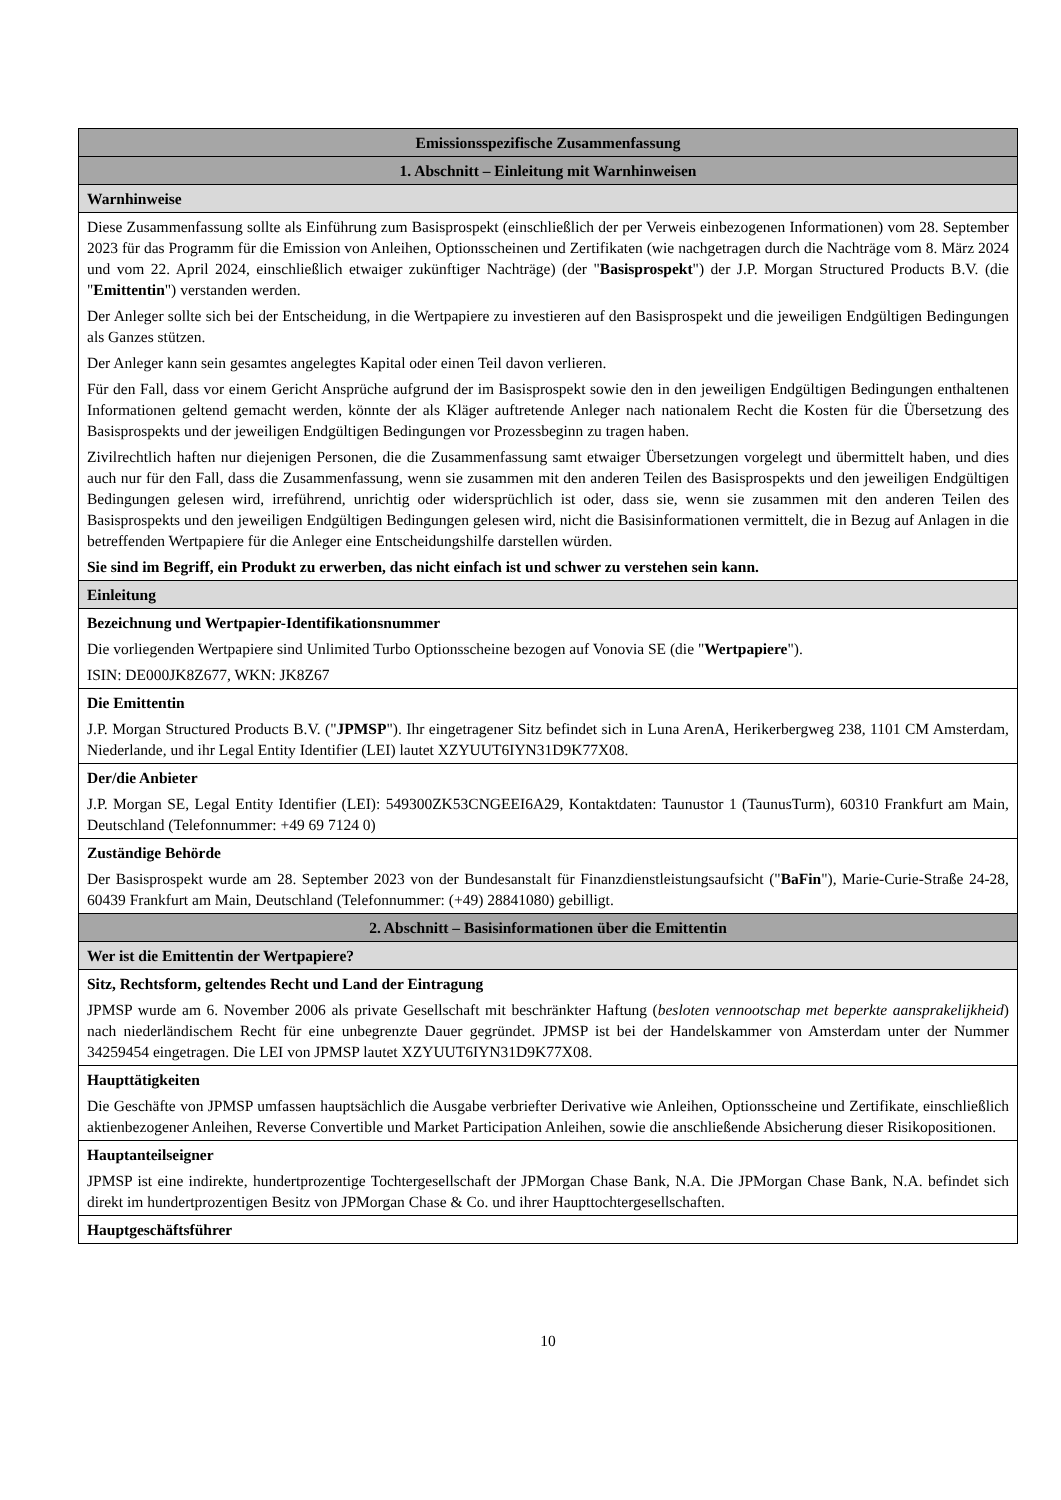| Emissionsspezifische Zusammenfassung |
| --- |
| 1. Abschnitt – Einleitung mit Warnhinweisen |
| Warnhinweise |
| Diese Zusammenfassung sollte als Einführung zum Basisprospekt (einschließlich der per Verweis einbezogenen Informationen) vom 28. September 2023 für das Programm für die Emission von Anleihen, Optionsscheinen und Zertifikaten (wie nachgetragen durch die Nachträge vom 8. März 2024 und vom 22. April 2024, einschließlich etwaiger zukünftiger Nachträge) (der " Basisprospekt ") der J.P. Morgan Structured Products B.V. (die " Emittentin ") verstanden werden. Der Anleger sollte sich bei der Entscheidung, in die Wertpapiere zu investieren auf den Basisprospekt und die jeweiligen Endgültigen Bedingungen als Ganzes stützen. Der Anleger kann sein gesamtes angelegtes Kapital oder einen Teil davon verlieren. Für den Fall, dass vor einem Gericht Ansprüche aufgrund der im Basisprospekt sowie den in den jeweiligen Endgültigen Bedingungen enthaltenen Informationen geltend gemacht werden, könnte der als Kläger auftretende Anleger nach nationalem Recht die Kosten für die Übersetzung des Basisprospekts und der jeweiligen Endgültigen Bedingungen vor Prozessbeginn zu tragen haben. Zivilrechtlich haften nur diejenigen Personen, die die Zusammenfassung samt etwaiger Übersetzungen vorgelegt und übermittelt haben, und dies auch nur für den Fall, dass die Zusammenfassung, wenn sie zusammen mit den anderen Teilen des Basisprospekts und den jeweiligen Endgültigen Bedingungen gelesen wird, irreführend, unrichtig oder widersprüchlich ist oder, dass sie, wenn sie zusammen mit den anderen Teilen des Basisprospekts und den jeweiligen Endgültigen Bedingungen gelesen wird, nicht die Basisinformationen vermittelt, die in Bezug auf Anlagen in die betreffenden Wertpapiere für die Anleger eine Entscheidungshilfe darstellen würden. Sie sind im Begriff, ein Produkt zu erwerben, das nicht einfach ist und schwer zu verstehen sein kann. |
| Einleitung |
| Bezeichnung und Wertpapier-Identifikationsnummer Die vorliegenden Wertpapiere sind Unlimited Turbo Optionsscheine bezogen auf Vonovia SE (die " Wertpapiere "). ISIN: DE000JK8Z677, WKN: JK8Z67 |
| Die Emittentin J.P. Morgan Structured Products B.V. (" JPMSP "). Ihr eingetragener Sitz befindet sich in Luna ArenA, Herikerbergweg 238, 1101 CM Amsterdam, Niederlande, und ihr Legal Entity Identifier (LEI) lautet XZYUUT6IYN31D9K77X08. |
| Der/die Anbieter J.P. Morgan SE, Legal Entity Identifier (LEI): 549300ZK53CNGEEI6A29, Kontaktdaten: Taunustor 1 (TaunusTurm), 60310 Frankfurt am Main, Deutschland (Telefonnummer: +49 69 7124 0) |
| Zuständige Behörde Der Basisprospekt wurde am 28. September 2023 von der Bundesanstalt für Finanzdienstleistungsaufsicht (" BaFin "), Marie-Curie-Straße 24-28, 60439 Frankfurt am Main, Deutschland (Telefonnummer: (+49) 28841080) gebilligt. |
| 2. Abschnitt – Basisinformationen über die Emittentin |
| Wer ist die Emittentin der Wertpapiere? |
| Sitz, Rechtsform, geltendes Recht und Land der Eintragung JPMSP wurde am 6. November 2006 als private Gesellschaft mit beschränkter Haftung ( besloten vennootschap met beperkte aansprakelijkheid ) nach niederländischem Recht für eine unbegrenzte Dauer gegründet. JPMSP ist bei der Handelskammer von Amsterdam unter der Nummer 34259454 eingetragen. Die LEI von JPMSP lautet XZYUUT6IYN31D9K77X08. |
| Haupttätigkeiten Die Geschäfte von JPMSP umfassen hauptsächlich die Ausgabe verbriefter Derivative wie Anleihen, Optionsscheine und Zertifikate, einschließlich aktienbezogener Anleihen, Reverse Convertible und Market Participation Anleihen, sowie die anschließende Absicherung dieser Risikopositionen. |
| Hauptanteilseigner JPMSP ist eine indirekte, hundertprozentige Tochtergesellschaft der JPMorgan Chase Bank, N.A. Die JPMorgan Chase Bank, N.A. befindet sich direkt im hundertprozentigen Besitz von JPMorgan Chase & Co. und ihrer Haupttochtergesellschaften. |
| Hauptgeschäftsführer |
10